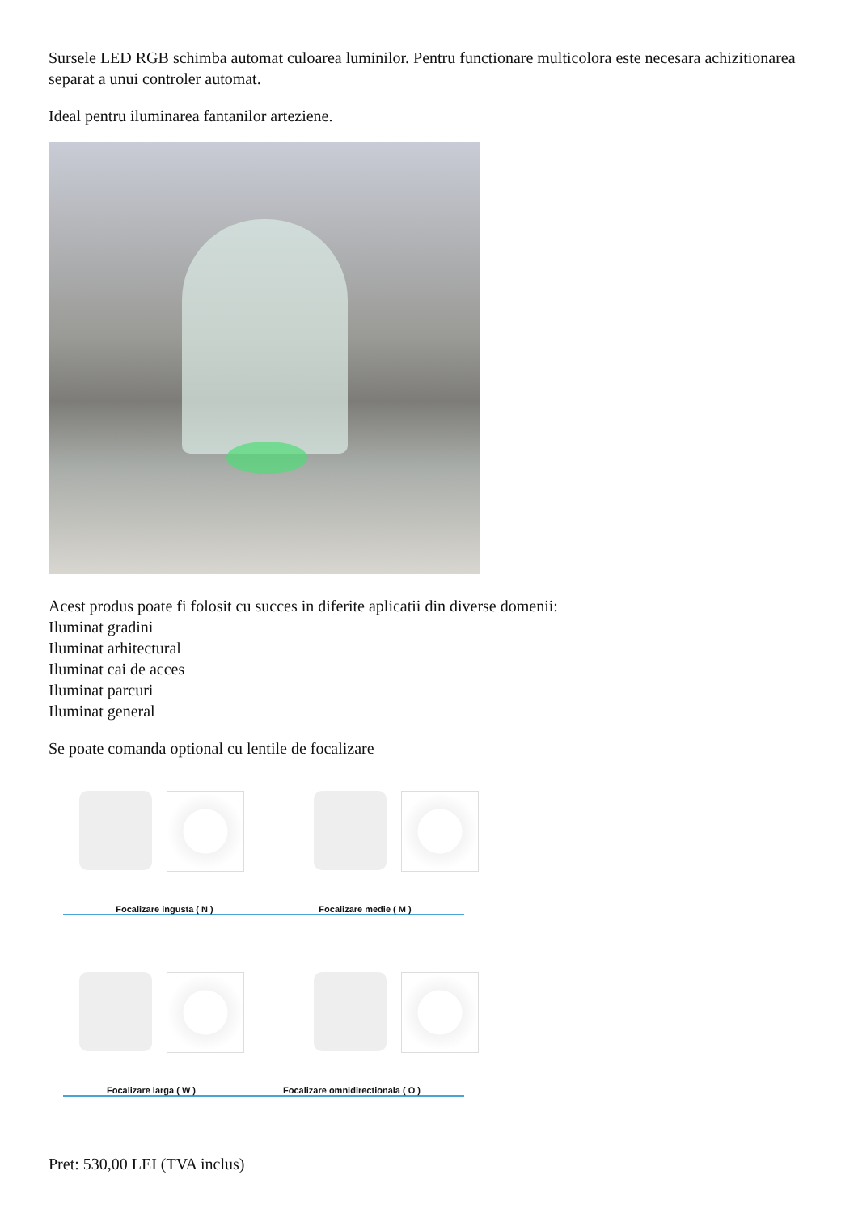Sursele LED RGB schimba automat culoarea luminilor. Pentru functionare multicolora este necesara achizitionarea separat a unui controler automat.
Ideal pentru iluminarea fantanilor arteziene.
Acest produs poate fi folosit cu succes in diferite aplicatii din diverse domenii:
Iluminat gradini
Iluminat arhitectural
Iluminat cai de acces
Iluminat parcuri
Iluminat general
Se poate comanda optional cu lentile de focalizare
Focalizare ingusta ( N ) Focalizare medie ( M )
Focalizare larga ( W ) Focalizare omnidirectionala ( O )
Pret: 530,00 LEI (TVA inclus)